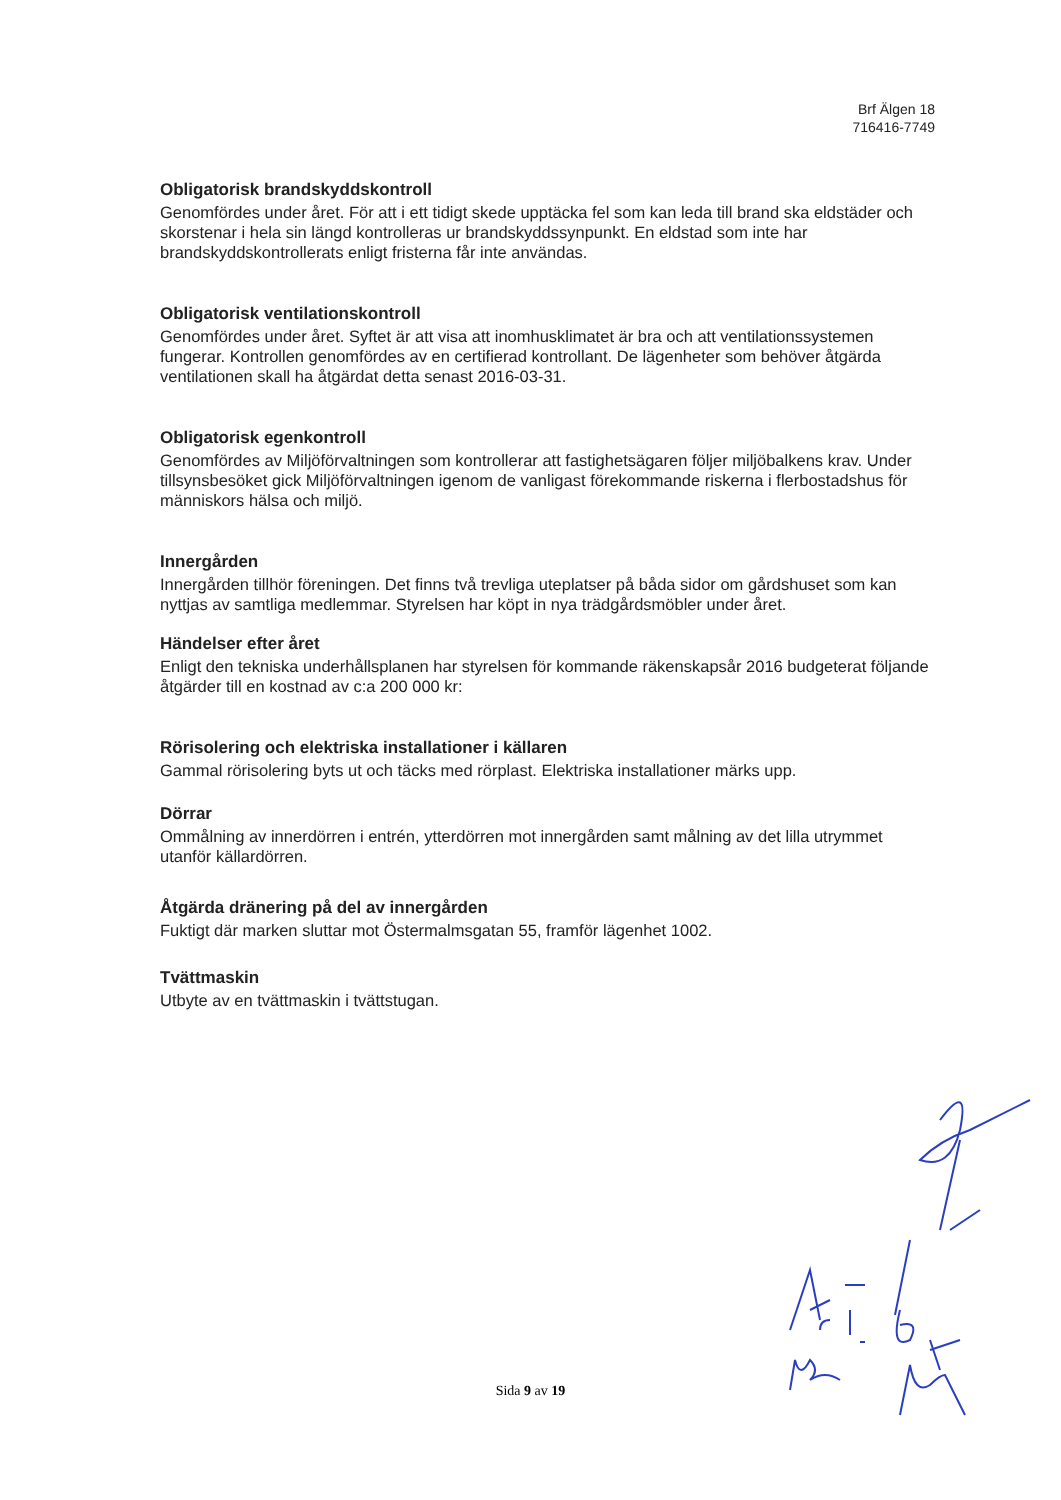Brf Älgen 18
716416-7749
Obligatorisk brandskyddskontroll
Genomfördes under året. För att i ett tidigt skede upptäcka fel som kan leda till brand ska eldstäder och skorstenar i hela sin längd kontrolleras ur brandskyddssynpunkt. En eldstad som inte har brandskyddskontrollerats enligt fristerna får inte användas.
Obligatorisk ventilationskontroll
Genomfördes under året. Syftet är att visa att inomhusklimatet är bra och att ventilationssystemen fungerar. Kontrollen genomfördes av en certifierad kontrollant. De lägenheter som behöver åtgärda ventilationen skall ha åtgärdat detta senast 2016-03-31.
Obligatorisk egenkontroll
Genomfördes av Miljöförvaltningen som kontrollerar att fastighetsägaren följer miljöbalkens krav. Under tillsynsbesöket gick Miljöförvaltningen igenom de vanligast förekommande riskerna i flerbostadshus för människors hälsa och miljö.
Innergården
Innergården tillhör föreningen. Det finns två trevliga uteplatser på båda sidor om gårdshuset som kan nyttjas av samtliga medlemmar. Styrelsen har köpt in nya trädgårdsmöbler under året.
Händelser efter året
Enligt den tekniska underhållsplanen har styrelsen för kommande räkenskapsår 2016 budgeterat följande åtgärder till en kostnad av c:a 200 000 kr:
Rörisolering och elektriska installationer i källaren
Gammal rörisolering byts ut och täcks med rörplast. Elektriska installationer märks upp.
Dörrar
Ommålning av innerdörren i entrén, ytterdörren mot innergården samt målning av det lilla utrymmet utanför källardörren.
Åtgärda dränering på del av innergården
Fuktigt där marken sluttar mot Östermalmsgatan 55, framför lägenhet 1002.
Tvättmaskin
Utbyte av en tvättmaskin i tvättstugan.
Sida 9 av 19